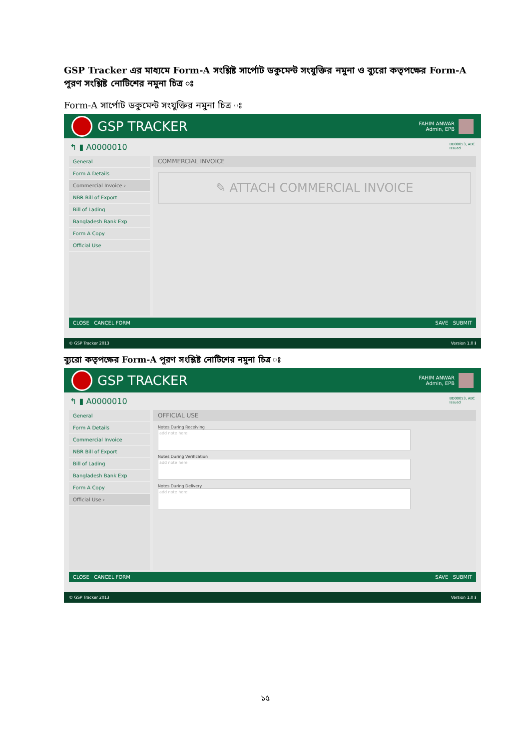GSP Tracker এর মাধ্যমে Form-A সংশ্লিষ্ট সার্পোট ডকুমেন্ট সংযুক্তির নমুনা ও ব্যুরো কতৃপক্ষের Form-A পূরণ সংশ্লিষ্ট নোটিশের নমুনা চিত্র ঃ
Form-A সার্পোট ডকুমেন্ট সংযুক্তির নমুনা চিত্র ঃ
GSP TRACKER
FAHIM ANWAR
Admin, EPB
↰ ▮ A0000010 BD00053, ABC
Issued
General
Form A Details
Commercial Invoice ›
NBR Bill of Export
Bill of Lading
Bangladesh Bank Exp
Form A Copy
Official Use
COMMERCIAL INVOICE
✎ ATTACH COMMERCIAL INVOICE
CLOSE CANCEL FORM SAVE SUBMIT
© GSP Tracker 2013 Version 1.0 ℹ
ব্যুরো কতৃপক্ষের Form-A পূরণ সংশ্লিষ্ট নোটিশের নমুনা চিত্র ঃ
GSP TRACKER
FAHIM ANWAR
Admin, EPB
↰ ▮ A0000010 BD00053, ABC
Issued
General
Form A Details
Commercial Invoice
NBR Bill of Export
Bill of Lading
Bangladesh Bank Exp
Form A Copy
Official Use ›
OFFICIAL USE
Notes During Receiving
add note here
Notes During Verification
add note here
Notes During Delivery
add note here
CLOSE CANCEL FORM SAVE SUBMIT
© GSP Tracker 2013 Version 1.0 ℹ
১৫